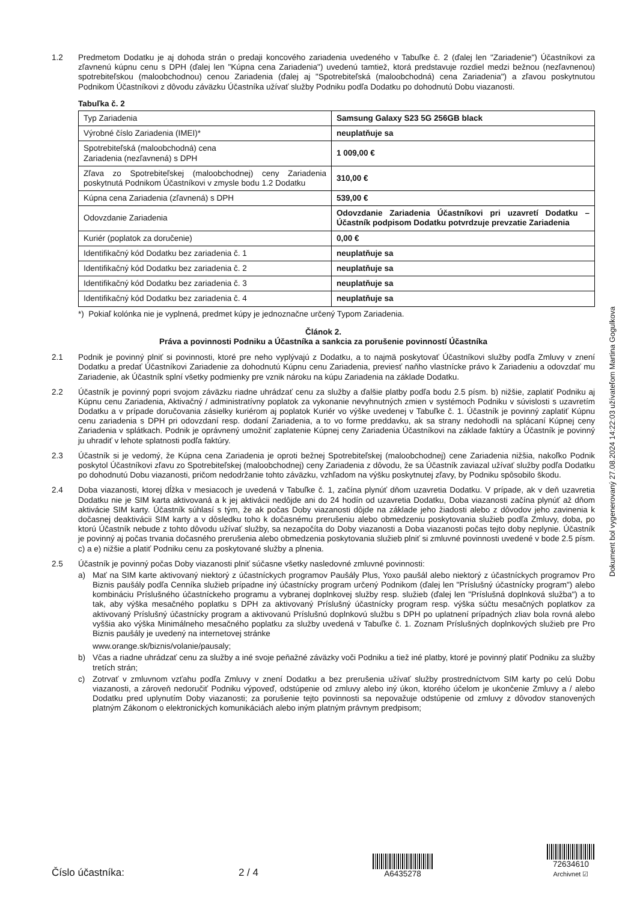1.2 Predmetom Dodatku je aj dohoda strán o predaji koncového zariadenia uvedeného v Tabuľke č. 2 (ďalej len "Zariadenie") Účastníkovi za zľavnenú kúpnu cenu s DPH (ďalej len "Kúpna cena Zariadenia") uvedenú tamtiež, ktorá predstavuje rozdiel medzi bežnou (nezľavnenou) spotrebiteľskou (maloobchodnou) cenou Zariadenia (ďalej aj "Spotrebiteľská (maloobchodná) cena Zariadenia") a zľavou poskytnutou Podnikom Účastníkovi z dôvodu záväzku Účastníka užívať služby Podniku podľa Dodatku po dohodnutú Dobu viazanosti.
Tabuľka č. 2
| Typ Zariadenia | Samsung Galaxy S23 5G 256GB black |
| Výrobné číslo Zariadenia (IMEI)* | neuplatňuje sa |
| Spotrebiteľská (maloobchodná) cena Zariadenia (nezľavnená) s DPH | 1 009,00 € |
| Zľava zo Spotrebiteľskej (maloobchodnej) ceny Zariadenia poskytnutá Podnikom Účastníkovi v zmysle bodu 1.2 Dodatku | 310,00 € |
| Kúpna cena Zariadenia (zľavnená) s DPH | 539,00 € |
| Odovzdanie Zariadenia | Odovzdanie Zariadenia Účastníkovi pri uzavretí Dodatku – Účastník podpisom Dodatku potvrdzuje prevzatie Zariadenia |
| Kuriér (poplatok za doručenie) | 0,00 € |
| Identifikačný kód Dodatku bez zariadenia č. 1 | neuplatňuje sa |
| Identifikačný kód Dodatku bez zariadenia č. 2 | neuplatňuje sa |
| Identifikačný kód Dodatku bez zariadenia č. 3 | neuplatňuje sa |
| Identifikačný kód Dodatku bez zariadenia č. 4 | neuplatňuje sa |
*) Pokiaľ kolónka nie je vyplnená, predmet kúpy je jednoznačne určený Typom Zariadenia.
Článok 2.
Práva a povinnosti Podniku a Účastníka a sankcia za porušenie povinností Účastníka
2.1 Podnik je povinný plniť si povinnosti, ktoré pre neho vyplývajú z Dodatku, a to najmä poskytovať Účastníkovi služby podľa Zmluvy v znení Dodatku a predať Účastníkovi Zariadenie za dohodnutú Kúpnu cenu Zariadenia, previesť naňho vlastnícke právo k Zariadeniu a odovzdať mu Zariadenie, ak Účastník splní všetky podmienky pre vznik nároku na kúpu Zariadenia na základe Dodatku.
2.2 Účastník je povinný popri svojom záväzku riadne uhrádzať cenu za služby a ďalšie platby podľa bodu 2.5 písm. b) nižšie, zaplatiť Podniku aj Kúpnu cenu Zariadenia, Aktivačný / administratívny poplatok za vykonanie nevyhnutných zmien v systémoch Podniku v súvislosti s uzavretím Dodatku a v prípade doručovania zásielky kuriérom aj poplatok Kuriér vo výške uvedenej v Tabuľke č. 1. Účastník je povinný zaplatiť Kúpnu cenu zariadenia s DPH pri odovzdaní resp. dodaní Zariadenia, a to vo forme preddavku, ak sa strany nedohodli na splácaní Kúpnej ceny Zariadenia v splátkach. Podnik je oprávnený umožniť zaplatenie Kúpnej ceny Zariadenia Účastníkovi na základe faktúry a Účastník je povinný ju uhradiť v lehote splatnosti podľa faktúry.
2.3 Účastník si je vedomý, že Kúpna cena Zariadenia je oproti bežnej Spotrebiteľskej (maloobchodnej) cene Zariadenia nižšia, nakoľko Podnik poskytol Účastníkovi zľavu zo Spotrebiteľskej (maloobchodnej) ceny Zariadenia z dôvodu, že sa Účastník zaviazal užívať služby podľa Dodatku po dohodnutú Dobu viazanosti, pričom nedodržanie tohto záväzku, vzhľadom na výšku poskytnutej zľavy, by Podniku spôsobilo škodu.
2.4 Doba viazanosti, ktorej dĺžka v mesiacoch je uvedená v Tabuľke č. 1, začína plynúť dňom uzavretia Dodatku. V prípade, ak v deň uzavretia Dodatku nie je SIM karta aktivovaná a k jej aktivácii nedôjde ani do 24 hodín od uzavretia Dodatku, Doba viazanosti začína plynúť až dňom aktivácie SIM karty. Účastník súhlasí s tým, že ak počas Doby viazanosti dôjde na základe jeho žiadosti alebo z dôvodov jeho zavinenia k dočasnej deaktivácii SIM karty a v dôsledku toho k dočasnému prerušeniu alebo obmedzeniu poskytovania služieb podľa Zmluvy, doba, po ktorú Účastník nebude z tohto dôvodu užívať služby, sa nezapočíta do Doby viazanosti a Doba viazanosti počas tejto doby neplynie. Účastník je povinný aj počas trvania dočasného prerušenia alebo obmedzenia poskytovania služieb plniť si zmluvné povinnosti uvedené v bode 2.5 písm. c) a e) nižšie a platiť Podniku cenu za poskytované služby a plnenia.
2.5 Účastník je povinný počas Doby viazanosti plniť súčasne všetky nasledovné zmluvné povinnosti:
a) Mať na SIM karte aktivovaný niektorý z účastníckych programov Paušály Plus, Yoxo paušál alebo niektorý z účastníckych programov Pro Biznis paušály podľa Cenníka služieb prípadne iný účastnícky program určený Podnikom (ďalej len "Príslušný účastnícky program") alebo kombináciu Príslušného účastníckeho programu a vybranej doplnkovej služby resp. služieb (ďalej len "Príslušná doplnková služba") a to tak, aby výška mesačného poplatku s DPH za aktivovaný Príslušný účastnícky program resp. výška súčtu mesačných poplatkov za aktivovaný Príslušný účastnícky program a aktivovanú Príslušnú doplnkovú službu s DPH po uplatnení prípadných zliav bola rovná alebo vyššia ako výška Minimálneho mesačného poplatku za služby uvedená v Tabuľke č. 1. Zoznam Príslušných doplnkových služieb pre Pro Biznis paušály je uvedený na internetovej stránke
www.orange.sk/biznis/volanie/pausaly;
b) Včas a riadne uhrádzať cenu za služby a iné svoje peňažné záväzky voči Podniku a tiež iné platby, ktoré je povinný platiť Podniku za služby tretích strán;
c) Zotrvať v zmluvnom vzťahu podľa Zmluvy v znení Dodatku a bez prerušenia užívať služby prostredníctvom SIM karty po celú Dobu viazanosti, a zároveň nedoručiť Podniku výpoveď, odstúpenie od zmluvy alebo iný úkon, ktorého účelom je ukončenie Zmluvy a / alebo Dodatku pred uplynutím Doby viazanosti; za porušenie tejto povinnosti sa nepovažuje odstúpenie od zmluvy z dôvodov stanovených platným Zákonom o elektronických komunikáciách alebo iným platným právnym predpisom;
Dokument bol vygenerovaný 27.08.2024 14:22:03 užívateľom Martina Gogulkova
Číslo účastníka:
2 / 4
A6435278
72634610
Archivnet ☑